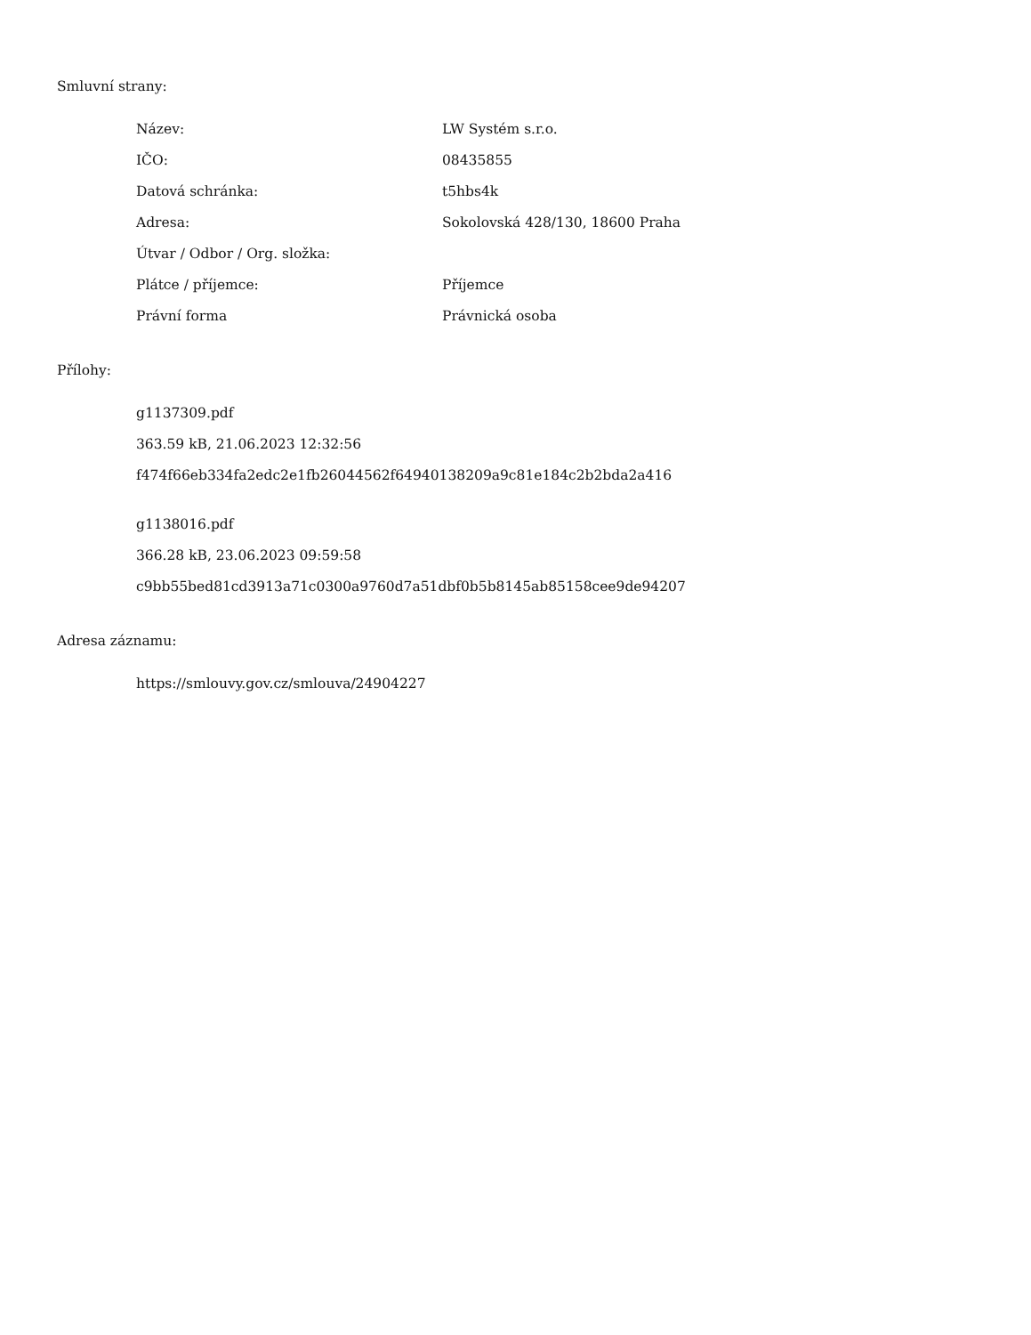Smluvní strany:
| Název: | LW Systém s.r.o. |
| IČO: | 08435855 |
| Datová schránka: | t5hbs4k |
| Adresa: | Sokolovská 428/130, 18600 Praha |
| Útvar / Odbor / Org. složka: | |
| Plátce / příjemce: | Příjemce |
| Právní forma | Právnická osoba |
Přílohy:
g1137309.pdf
363.59 kB, 21.06.2023 12:32:56
f474f66eb334fa2edc2e1fb26044562f64940138209a9c81e184c2b2bda2a416
g1138016.pdf
366.28 kB, 23.06.2023 09:59:58
c9bb55bed81cd3913a71c0300a9760d7a51dbf0b5b8145ab85158cee9de94207
Adresa záznamu:
https://smlouvy.gov.cz/smlouva/24904227